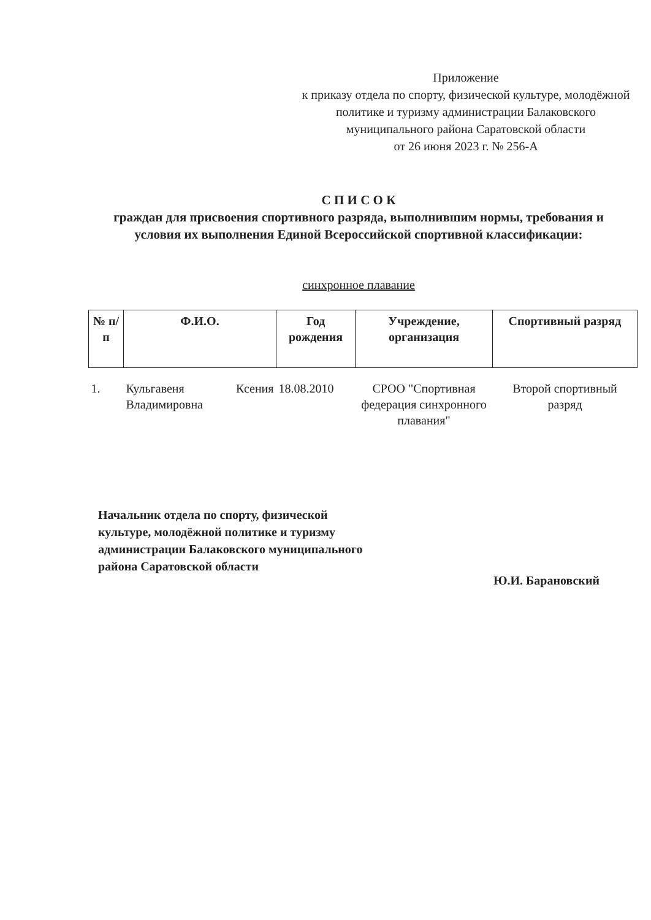Приложение
к приказу отдела по спорту, физической культуре, молодёжной политике и туризму администрации Балаковского муниципального района Саратовской области
от 26 июня 2023 г. № 256-А
С П И С О К
граждан для присвоения спортивного разряда, выполнившим нормы, требования и условия их выполнения Единой Всероссийской спортивной классификации:
синхронное плавание
| № п/п | Ф.И.О. | Год рождения | Учреждение, организация | Спортивный разряд |
| --- | --- | --- | --- | --- |
| 1. | Кульгавеня Ксения Владимировна | 18.08.2010 | СРОО "Спортивная федерация синхронного плавания" | Второй спортивный разряд |
Начальник отдела по спорту, физической культуре, молодёжной политике и туризму администрации Балаковского муниципального района Саратовской области
Ю.И. Барановский